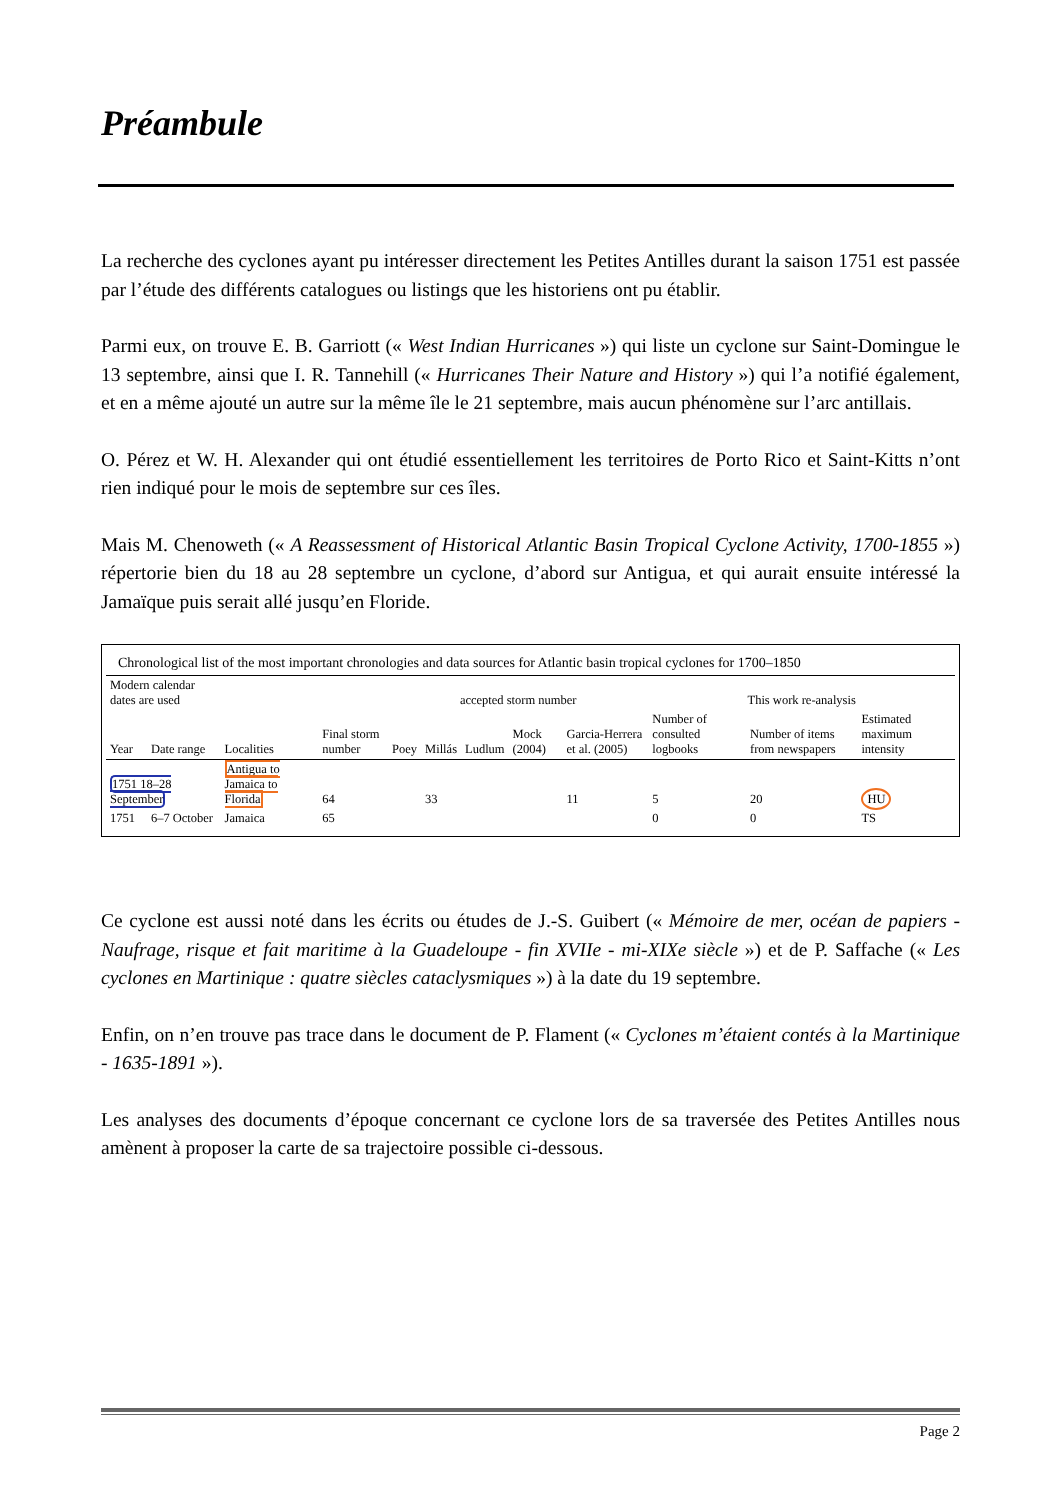Préambule
La recherche des cyclones ayant pu intéresser directement les Petites Antilles durant la saison 1751 est passée par l’étude des différents catalogues ou listings que les historiens ont pu établir.
Parmi eux, on trouve E. B. Garriott (« West Indian Hurricanes ») qui liste un cyclone sur Saint-Domingue le 13 septembre, ainsi que I. R. Tannehill (« Hurricanes Their Nature and History ») qui l’a notifié également, et en a même ajouté un autre sur la même île le 21 septembre, mais aucun phénomène sur l’arc antillais.
O. Pérez et W. H. Alexander qui ont étudié essentiellement les territoires de Porto Rico et Saint-Kitts n’ont rien indiqué pour le mois de septembre sur ces îles.
Mais M. Chenoweth (« A Reassessment of Historical Atlantic Basin Tropical Cyclone Activity, 1700-1855 ») répertorie bien du 18 au 28 septembre un cyclone, d’abord sur Antigua, et qui aurait ensuite intéressé la Jamaïque puis serait allé jusqu’en Floride.
Chronological list of the most important chronologies and data sources for Atlantic basin tropical cyclones for 1700–1850
| Modern calendar dates are used | | | | accepted storm number | | | | | This work re-analysis | | |
| --- | --- | --- | --- | --- | --- | --- | --- | --- | --- | --- | --- |
| Year | Date range | Localities | Final storm number | Poey | Millás | Ludlum | Mock (2004) | Garcia-Herrera et al. (2005) | Number of consulted logbooks | Number of items from newspapers | Estimated maximum intensity |
| 1751 18–28 September | | Antigua to Jamaica to Florida | 64 | | 33 | | | 11 | 5 | 20 | HU |
| 1751 | 6–7 October | Jamaica | 65 | | | | | | 0 | 0 | TS |
Ce cyclone est aussi noté dans les écrits ou études de J.-S. Guibert (« Mémoire de mer, océan de papiers - Naufrage, risque et fait maritime à la Guadeloupe - fin XVIIe - mi-XIXe siècle ») et de P. Saffache (« Les cyclones en Martinique : quatre siècles cataclysmiques ») à la date du 19 septembre.
Enfin, on n’en trouve pas trace dans le document de P. Flament (« Cyclones m’étaient contés à la Martinique - 1635-1891 »).
Les analyses des documents d’époque concernant ce cyclone lors de sa traversée des Petites Antilles nous amènent à proposer la carte de sa trajectoire possible ci-dessous.
Page 2